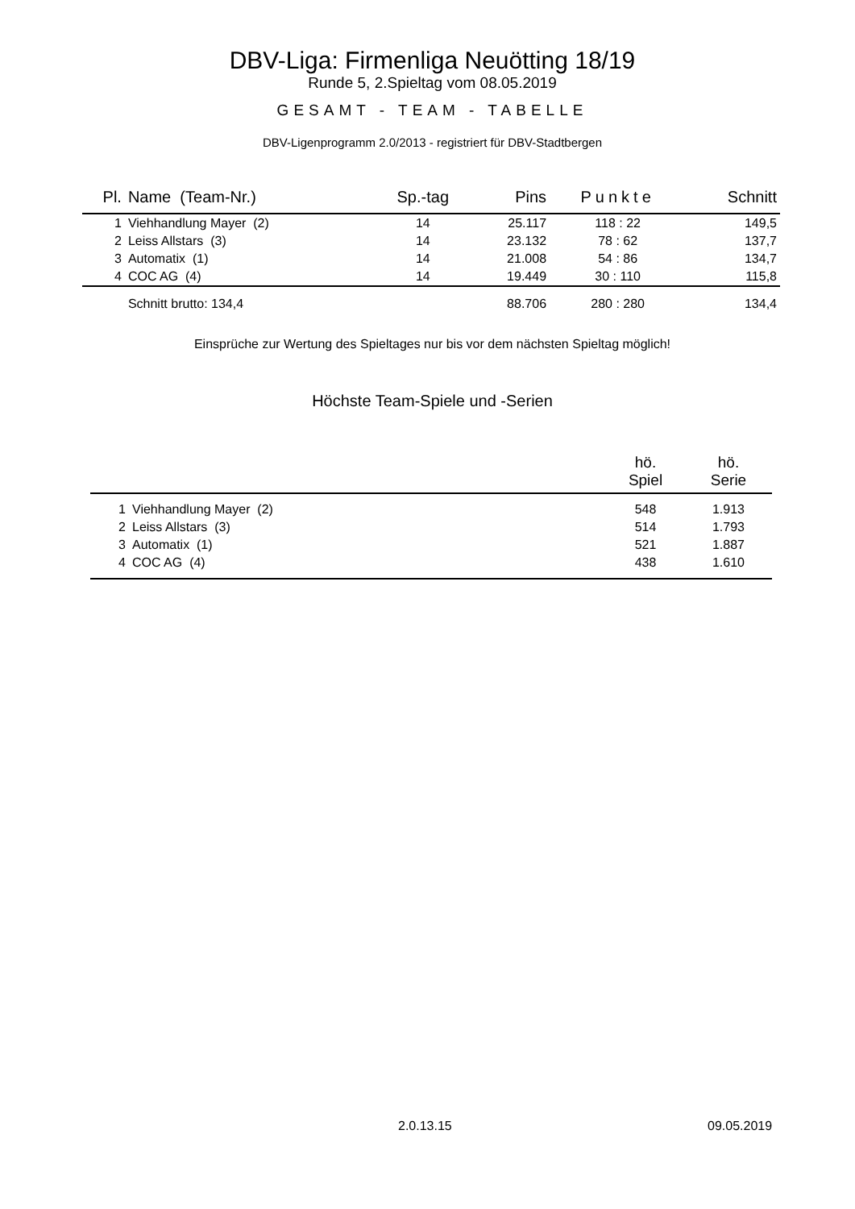DBV-Liga: Firmenliga Neuötting 18/19
Runde 5, 2.Spieltag vom 08.05.2019
GESAMT - TEAM - TABELLE
DBV-Ligenprogramm 2.0/2013 - registriert für DBV-Stadtbergen
| Pl. | Name (Team-Nr.) | Sp.-tag | Pins | Punkte | Schnitt |
| --- | --- | --- | --- | --- | --- |
| 1 | Viehhandlung Mayer (2) | 14 | 25.117 | 118 : 22 | 149,5 |
| 2 | Leiss Allstars (3) | 14 | 23.132 | 78 : 62 | 137,7 |
| 3 | Automatix (1) | 14 | 21.008 | 54 : 86 | 134,7 |
| 4 | COC AG (4) | 14 | 19.449 | 30 : 110 | 115,8 |
| | Schnitt brutto: 134,4 | | 88.706 | 280 : 280 | 134,4 |
Einsprüche zur Wertung des Spieltages nur bis vor dem nächsten Spieltag möglich!
Höchste Team-Spiele und -Serien
| | | hö. Spiel | hö. Serie |
| --- | --- | --- | --- |
| 1 | Viehhandlung Mayer (2) | 548 | 1.913 |
| 2 | Leiss Allstars (3) | 514 | 1.793 |
| 3 | Automatix (1) | 521 | 1.887 |
| 4 | COC AG (4) | 438 | 1.610 |
2.0.13.15 09.05.2019